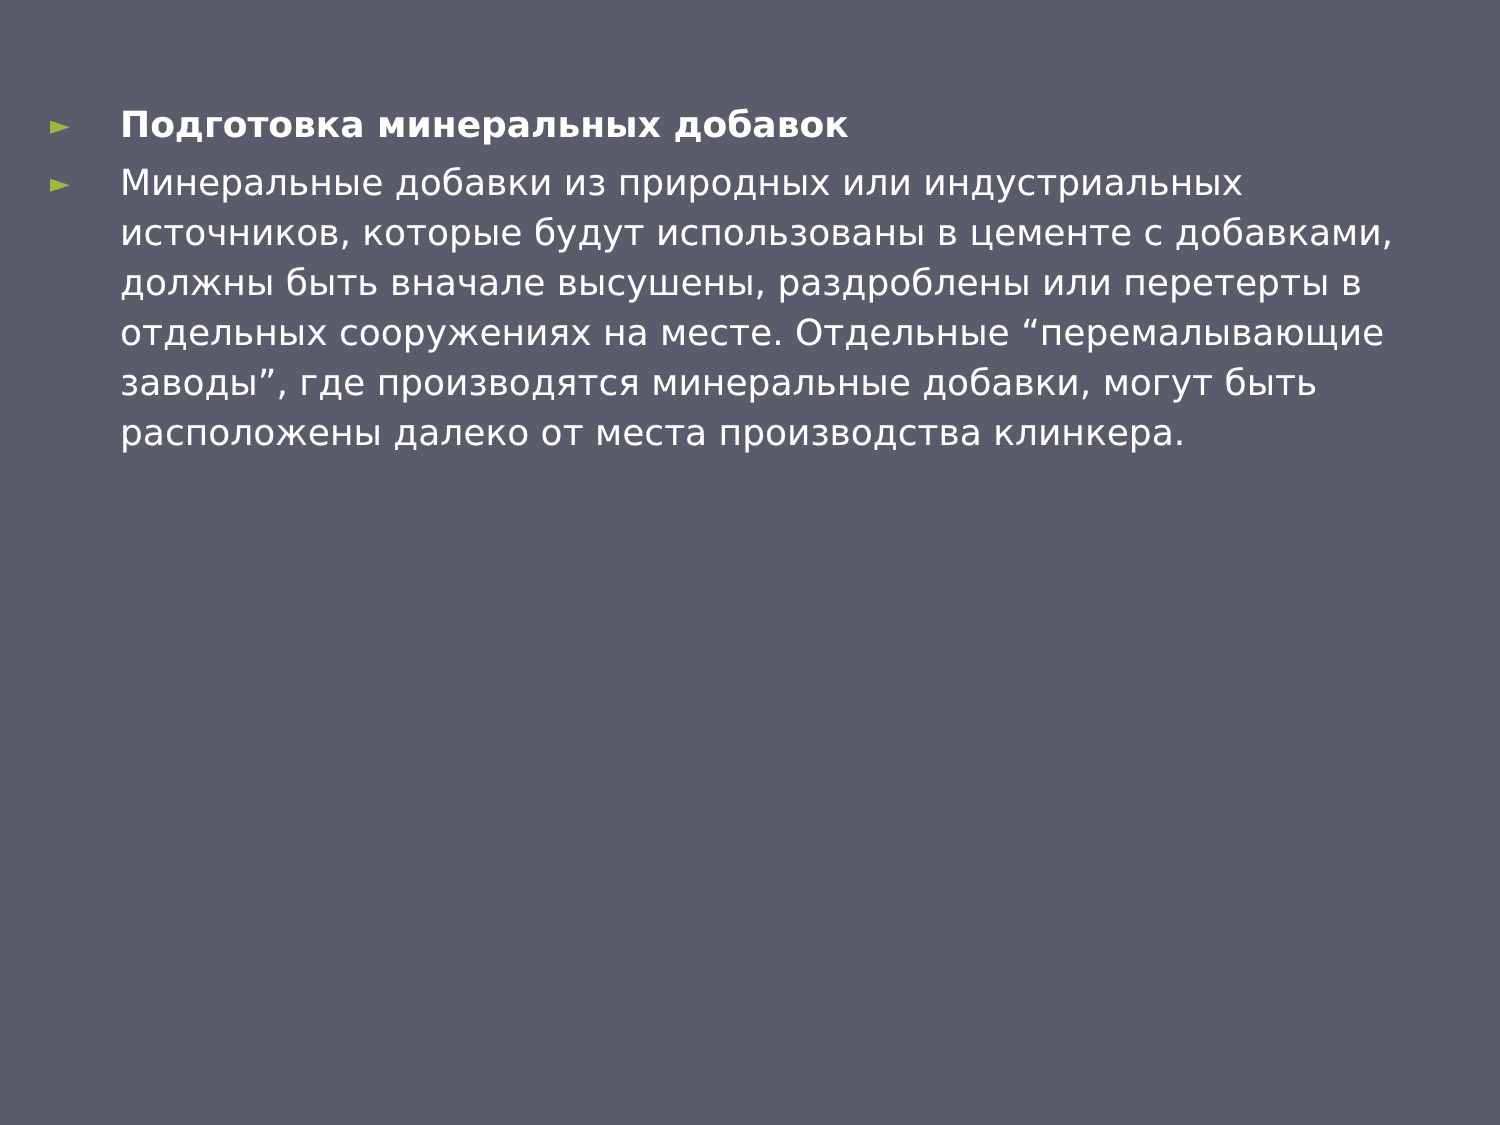► Подготовка минеральных добавок
► Минеральные добавки из природных или индустриальных источников, которые будут использованы в цементе с добавками, должны быть вначале высушены, раздроблены или перетерты в отдельных сооружениях на месте. Отдельные “перемалывающие заводы”, где производятся минеральные добавки, могут быть расположены далеко от места производства клинкера.